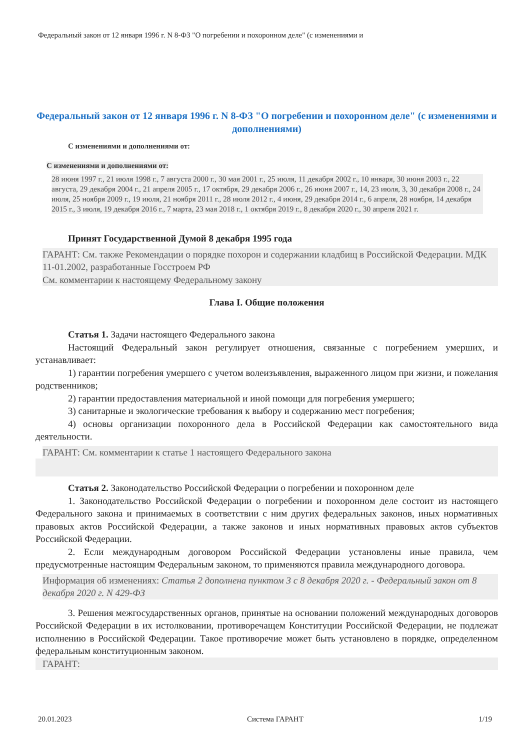Федеральный закон от 12 января 1996 г. N 8-ФЗ "О погребении и похоронном деле" (с изменениями и
Федеральный закон от 12 января 1996 г. N 8-ФЗ "О погребении и похоронном деле" (с изменениями и дополнениями)
С изменениями и дополнениями от:
С изменениями и дополнениями от:
28 июня 1997 г., 21 июля 1998 г., 7 августа 2000 г., 30 мая 2001 г., 25 июля, 11 декабря 2002 г., 10 января, 30 июня 2003 г., 22 августа, 29 декабря 2004 г., 21 апреля 2005 г., 17 октября, 29 декабря 2006 г., 26 июня 2007 г., 14, 23 июля, 3, 30 декабря 2008 г., 24 июля, 25 ноября 2009 г., 19 июля, 21 ноября 2011 г., 28 июля 2012 г., 4 июня, 29 декабря 2014 г., 6 апреля, 28 ноября, 14 декабря 2015 г., 3 июля, 19 декабря 2016 г., 7 марта, 23 мая 2018 г., 1 октября 2019 г., 8 декабря 2020 г., 30 апреля 2021 г.
Принят Государственной Думой 8 декабря 1995 года
ГАРАНТ: См. также Рекомендации о порядке похорон и содержании кладбищ в Российской Федерации. МДК 11-01.2002, разработанные Госстроем РФ
См. комментарии к настоящему Федеральному закону
Глава I. Общие положения
Статья 1. Задачи настоящего Федерального закона
Настоящий Федеральный закон регулирует отношения, связанные с погребением умерших, и устанавливает:
1) гарантии погребения умершего с учетом волеизъявления, выраженного лицом при жизни, и пожелания родственников;
2) гарантии предоставления материальной и иной помощи для погребения умершего;
3) санитарные и экологические требования к выбору и содержанию мест погребения;
4) основы организации похоронного дела в Российской Федерации как самостоятельного вида деятельности.
ГАРАНТ: См. комментарии к статье 1 настоящего Федерального закона
Статья 2. Законодательство Российской Федерации о погребении и похоронном деле
1. Законодательство Российской Федерации о погребении и похоронном деле состоит из настоящего Федерального закона и принимаемых в соответствии с ним других федеральных законов, иных нормативных правовых актов Российской Федерации, а также законов и иных нормативных правовых актов субъектов Российской Федерации.
2. Если международным договором Российской Федерации установлены иные правила, чем предусмотренные настоящим Федеральным законом, то применяются правила международного договора.
Информация об изменениях: Статья 2 дополнена пунктом 3 с 8 декабря 2020 г. - Федеральный закон от 8 декабря 2020 г. N 429-ФЗ
3. Решения межгосударственных органов, принятые на основании положений международных договоров Российской Федерации в их истолковании, противоречащем Конституции Российской Федерации, не подлежат исполнению в Российской Федерации. Такое противоречие может быть установлено в порядке, определенном федеральным конституционным законом.
ГАРАНТ:
20.01.2023 Система ГАРАНТ 1/19